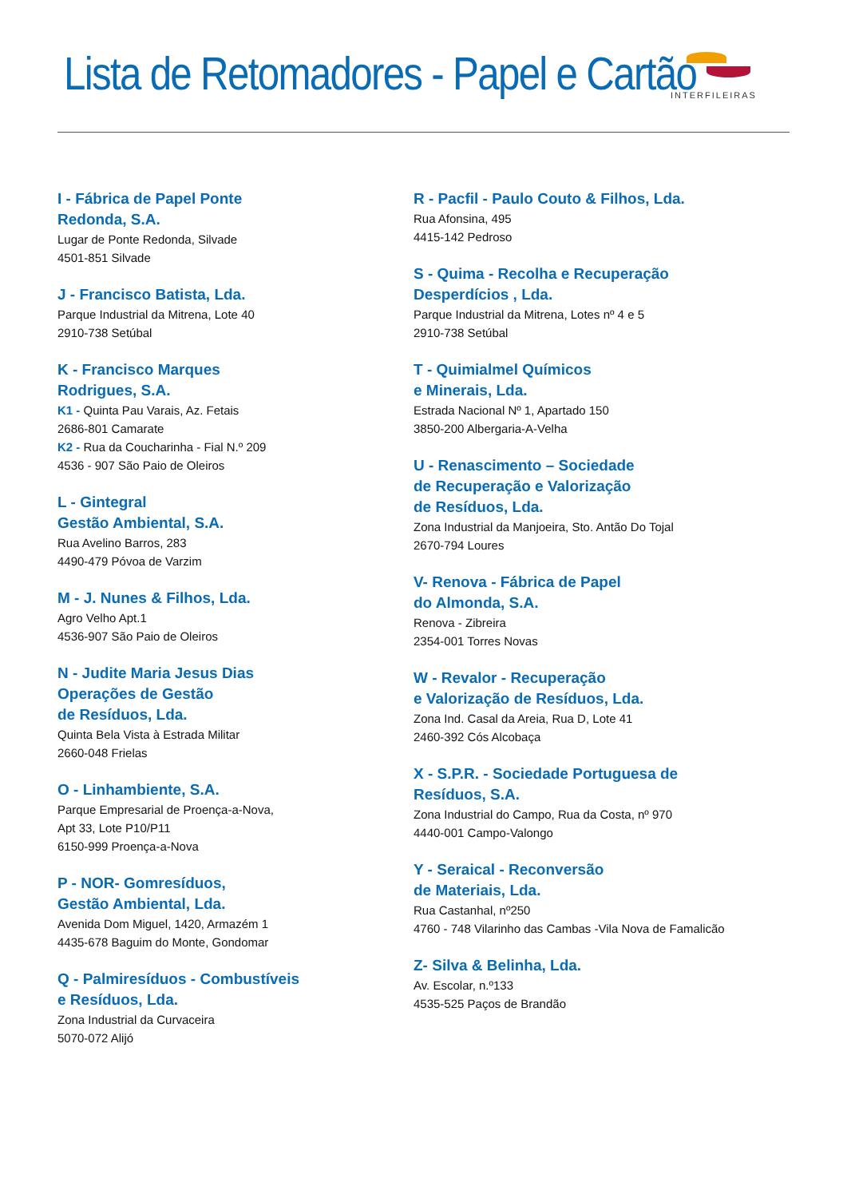Lista de Retomadores - Papel e Cartão
INTERFILEIRAS
I - Fábrica de Papel Ponte
Redonda, S.A.
Lugar de Ponte Redonda, Silvade
4501-851 Silvade
J - Francisco Batista, Lda.
Parque Industrial da Mitrena, Lote 40
2910-738 Setúbal
K - Francisco Marques
Rodrigues, S.A.
K1 - Quinta Pau Varais, Az. Fetais
2686-801 Camarate
K2 - Rua da Coucharinha - Fial N.º 209
4536 - 907 São Paio de Oleiros
L - Gintegral
Gestão Ambiental, S.A.
Rua Avelino Barros, 283
4490-479 Póvoa de Varzim
M - J. Nunes & Filhos, Lda.
Agro Velho Apt.1
4536-907 São Paio de Oleiros
N - Judite Maria Jesus Dias
Operações de Gestão
de Resíduos, Lda.
Quinta Bela Vista à Estrada Militar
2660-048 Frielas
O - Linhambiente, S.A.
Parque Empresarial de Proença-a-Nova,
Apt 33, Lote P10/P11
6150-999 Proença-a-Nova
P - NOR- Gomresíduos,
Gestão Ambiental, Lda.
Avenida Dom Miguel, 1420, Armazém 1
4435-678 Baguim do Monte, Gondomar
Q - Palmiresíduos - Combustíveis
e Resíduos, Lda.
Zona Industrial da Curvaceira
5070-072 Alijó
R - Pacfil - Paulo Couto & Filhos, Lda.
Rua Afonsina, 495
4415-142 Pedroso
S - Quima - Recolha e Recuperação
Desperdícios , Lda.
Parque Industrial da Mitrena, Lotes nº 4 e 5
2910-738 Setúbal
T - Quimialmel Químicos
e Minerais, Lda.
Estrada Nacional Nº 1, Apartado 150
3850-200 Albergaria-A-Velha
U - Renascimento – Sociedade
de Recuperação e Valorização
de Resíduos, Lda.
Zona Industrial da Manjoeira, Sto. Antão Do Tojal
2670-794 Loures
V- Renova - Fábrica de Papel
do Almonda, S.A.
Renova - Zibreira
2354-001 Torres Novas
W - Revalor - Recuperação
e Valorização de Resíduos, Lda.
Zona Ind. Casal da Areia, Rua D, Lote 41
2460-392 Cós Alcobaça
X - S.P.R. - Sociedade Portuguesa de
Resíduos, S.A.
Zona Industrial do Campo, Rua da Costa, nº 970
4440-001 Campo-Valongo
Y - Seraical - Reconversão
de Materiais, Lda.
Rua Castanhal, nº250
4760 - 748 Vilarinho das Cambas -Vila Nova de Famalicão
Z- Silva & Belinha, Lda.
Av. Escolar, n.º133
4535-525 Paços de Brandão